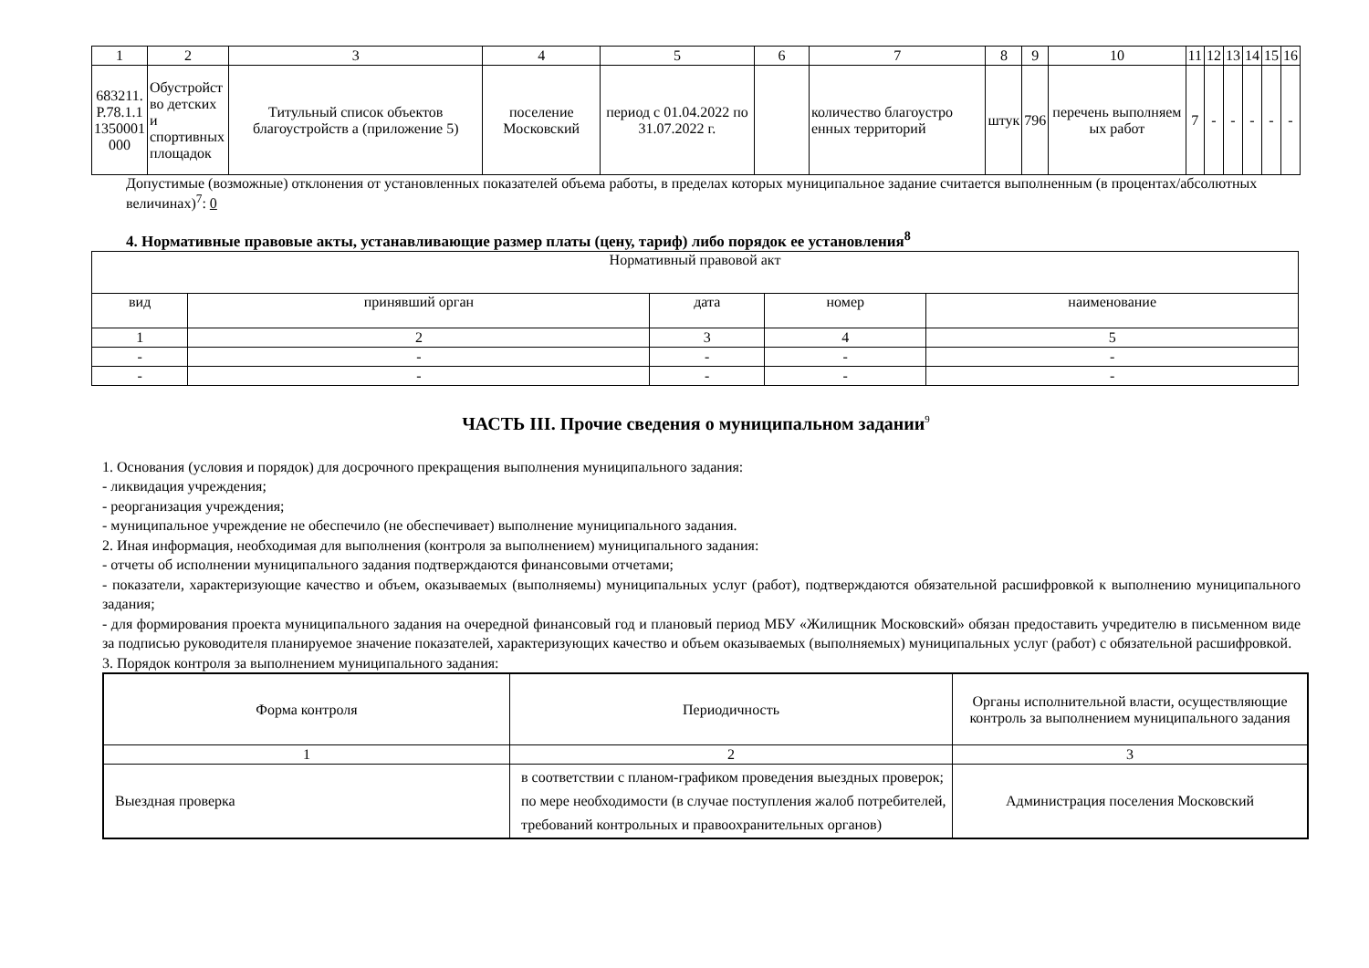| 1 | 2 | 3 | 4 | 5 | 6 | 7 | 8 | 9 | 10 | 11 | 12 | 13 | 14 | 15 | 16 |
| 683211. Р.78.1.1 1350001 000 | Обустройст во детских и спортивных площадок | Титульный список объектов благоустройств а (приложение 5) | поселение Московский | период с 01.04.2022 по 31.07.2022 г. | | количество благоустро енных территорий | штук | 796 | перечень выполняем ых работ | 7 | - | - | - | - | - |
Допустимые (возможные) отклонения от установленных показателей объема работы, в пределах которых муниципальное задание считается выполненным (в процентах/абсолютных величинах)<sup>7</sup>: 0
4. Нормативные правовые акты, устанавливающие размер платы (цену, тариф) либо порядок ее установления<sup>8</sup>
| Нормативный правовой акт | | | | |
| вид | принявший орган | дата | номер | наименование |
| 1 | 2 | 3 | 4 | 5 |
| - | - | - | - | - |
| - | - | - | - | - |
ЧАСТЬ III. Прочие сведения о муниципальном задании<sup>9</sup>
1. Основания (условия и порядок) для досрочного прекращения выполнения муниципального задания:
- ликвидация учреждения;
- реорганизация учреждения;
- муниципальное учреждение не обеспечило (не обеспечивает) выполнение муниципального задания.
2. Иная информация, необходимая для выполнения (контроля за выполнением) муниципального задания:
- отчеты об исполнении муниципального задания подтверждаются финансовыми отчетами;
- показатели, характеризующие качество и объем, оказываемых (выполняемы) муниципальных услуг (работ), подтверждаются обязательной расшифровкой к выполнению муниципального задания;
- для формирования проекта муниципального задания на очередной финансовый год и плановый период МБУ «Жилищник Московский» обязан предоставить учредителю в письменном виде за подписью руководителя планируемое значение показателей, характеризующих качество и объем оказываемых (выполняемых) муниципальных услуг (работ) с обязательной расшифровкой.
3. Порядок контроля за выполнением муниципального задания:
| Форма контроля | Периодичность | Органы исполнительной власти, осуществляющие контроль за выполнением муниципального задания |
| 1 | 2 | 3 |
| Выездная проверка | в соответствии с планом-графиком проведения выездных проверок; по мере необходимости (в случае поступления жалоб потребителей, требований контрольных и правоохранительных органов) | Администрация поселения Московский |